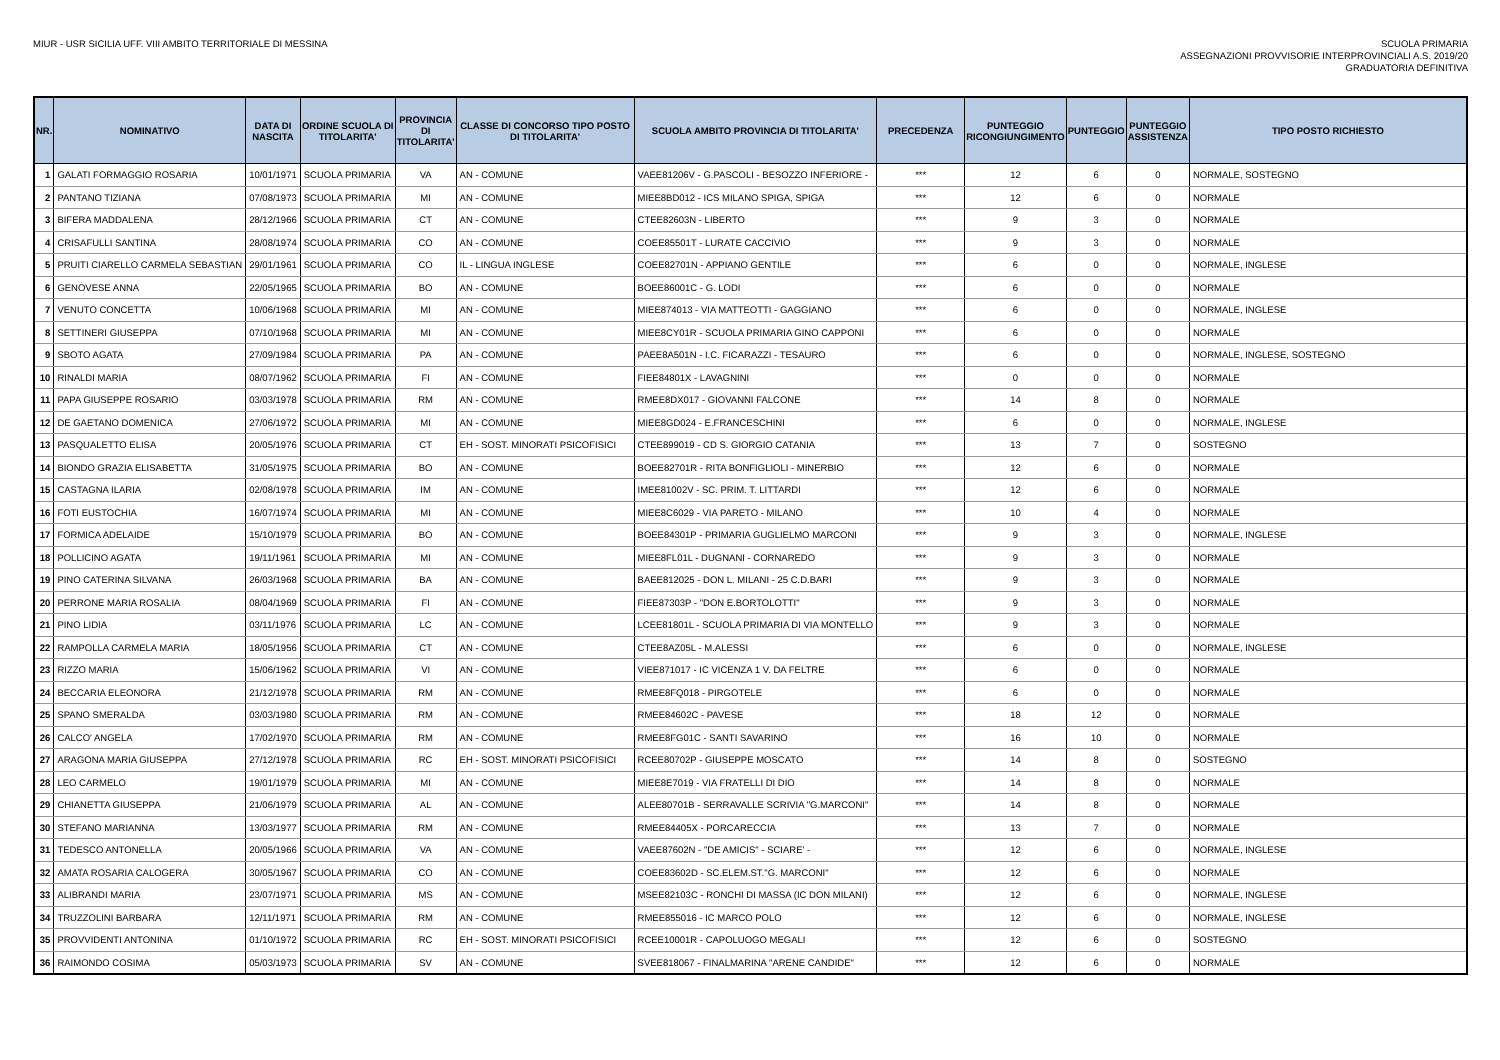MIUR - USR SICILIA UFF. VIII AMBITO TERRITORIALE DI MESSINA
SCUOLA PRIMARIA
ASSEGNAZIONI PROVVISORIE INTERPROVINCIALI A.S. 2019/20
GRADUATORIA DEFINITIVA
| NR. | NOMINATIVO | DATA DI NASCITA | ORDINE SCUOLA DI TITOLARITA' | PROVINCIA DI TITOLARITA' | CLASSE DI CONCORSO TIPO POSTO DI TITOLARITA' | SCUOLA AMBITO PROVINCIA DI TITOLARITA' | PRECEDENZA | PUNTEGGIO RICONGIUNGIMENTO | PUNTEGGIO | PUNTEGGIO ASSISTENZA | TIPO POSTO RICHIESTO |
| --- | --- | --- | --- | --- | --- | --- | --- | --- | --- | --- | --- |
| 1 | GALATI FORMAGGIO ROSARIA | 10/01/1971 | SCUOLA PRIMARIA | VA | AN - COMUNE | VAEE81206V - G.PASCOLI - BESOZZO INFERIORE - | *** | 12 | 6 | 0 | NORMALE, SOSTEGNO |
| 2 | PANTANO TIZIANA | 07/08/1973 | SCUOLA PRIMARIA | MI | AN - COMUNE | MIEE8BD012 - ICS MILANO SPIGA, SPIGA | *** | 12 | 6 | 0 | NORMALE |
| 3 | BIFERA MADDALENA | 28/12/1966 | SCUOLA PRIMARIA | CT | AN - COMUNE | CTEE82603N - LIBERTO | *** | 9 | 3 | 0 | NORMALE |
| 4 | CRISAFULLI SANTINA | 28/08/1974 | SCUOLA PRIMARIA | CO | AN - COMUNE | COEE85501T - LURATE CACCIVIO | *** | 9 | 3 | 0 | NORMALE |
| 5 | PRUITI CIARELLO CARMELA SEBASTIAN | 29/01/1961 | SCUOLA PRIMARIA | CO | IL - LINGUA INGLESE | COEE82701N - APPIANO GENTILE | *** | 6 | 0 | 0 | NORMALE, INGLESE |
| 6 | GENOVESE ANNA | 22/05/1965 | SCUOLA PRIMARIA | BO | AN - COMUNE | BOEE86001C - G. LODI | *** | 6 | 0 | 0 | NORMALE |
| 7 | VENUTO CONCETTA | 10/06/1968 | SCUOLA PRIMARIA | MI | AN - COMUNE | MIEE874013 - VIA MATTEOTTI - GAGGIANO | *** | 6 | 0 | 0 | NORMALE, INGLESE |
| 8 | SETTINERI GIUSEPPA | 07/10/1968 | SCUOLA PRIMARIA | MI | AN - COMUNE | MIEE8CY01R - SCUOLA PRIMARIA GINO CAPPONI | *** | 6 | 0 | 0 | NORMALE |
| 9 | SBOTO AGATA | 27/09/1984 | SCUOLA PRIMARIA | PA | AN - COMUNE | PAEE8A501N - I.C. FICARAZZI - TESAURO | *** | 6 | 0 | 0 | NORMALE, INGLESE, SOSTEGNO |
| 10 | RINALDI MARIA | 08/07/1962 | SCUOLA PRIMARIA | FI | AN - COMUNE | FIEE84801X - LAVAGNINI | *** | 0 | 0 | 0 | NORMALE |
| 11 | PAPA GIUSEPPE ROSARIO | 03/03/1978 | SCUOLA PRIMARIA | RM | AN - COMUNE | RMEE8DX017 - GIOVANNI FALCONE | *** | 14 | 8 | 0 | NORMALE |
| 12 | DE GAETANO DOMENICA | 27/06/1972 | SCUOLA PRIMARIA | MI | AN - COMUNE | MIEE8GD024 - E.FRANCESCHINI | *** | 6 | 0 | 0 | NORMALE, INGLESE |
| 13 | PASQUALETTO ELISA | 20/05/1976 | SCUOLA PRIMARIA | CT | EH - SOST. MINORATI PSICOFISICI | CTEE899019 - CD S. GIORGIO CATANIA | *** | 13 | 7 | 0 | SOSTEGNO |
| 14 | BIONDO GRAZIA ELISABETTA | 31/05/1975 | SCUOLA PRIMARIA | BO | AN - COMUNE | BOEE82701R - RITA BONFIGLIOLI - MINERBIO | *** | 12 | 6 | 0 | NORMALE |
| 15 | CASTAGNA ILARIA | 02/08/1978 | SCUOLA PRIMARIA | IM | AN - COMUNE | IMEE81002V - SC. PRIM. T. LITTARDI | *** | 12 | 6 | 0 | NORMALE |
| 16 | FOTI EUSTOCHIA | 16/07/1974 | SCUOLA PRIMARIA | MI | AN - COMUNE | MIEE8C6029 - VIA PARETO - MILANO | *** | 10 | 4 | 0 | NORMALE |
| 17 | FORMICA ADELAIDE | 15/10/1979 | SCUOLA PRIMARIA | BO | AN - COMUNE | BOEE84301P - PRIMARIA GUGLIELMO MARCONI | *** | 9 | 3 | 0 | NORMALE, INGLESE |
| 18 | POLLICINO AGATA | 19/11/1961 | SCUOLA PRIMARIA | MI | AN - COMUNE | MIEE8FL01L - DUGNANI - CORNAREDO | *** | 9 | 3 | 0 | NORMALE |
| 19 | PINO CATERINA SILVANA | 26/03/1968 | SCUOLA PRIMARIA | BA | AN - COMUNE | BAEE812025 - DON L. MILANI - 25 C.D.BARI | *** | 9 | 3 | 0 | NORMALE |
| 20 | PERRONE MARIA ROSALIA | 08/04/1969 | SCUOLA PRIMARIA | FI | AN - COMUNE | FIEE87303P - "DON E.BORTOLOTTI" | *** | 9 | 3 | 0 | NORMALE |
| 21 | PINO LIDIA | 03/11/1976 | SCUOLA PRIMARIA | LC | AN - COMUNE | LCEE81801L - SCUOLA PRIMARIA DI VIA MONTELLO | *** | 9 | 3 | 0 | NORMALE |
| 22 | RAMPOLLA CARMELA MARIA | 18/05/1956 | SCUOLA PRIMARIA | CT | AN - COMUNE | CTEE8AZ05L - M.ALESSI | *** | 6 | 0 | 0 | NORMALE, INGLESE |
| 23 | RIZZO MARIA | 15/06/1962 | SCUOLA PRIMARIA | VI | AN - COMUNE | VIEE871017 - IC VICENZA 1 V. DA FELTRE | *** | 6 | 0 | 0 | NORMALE |
| 24 | BECCARIA ELEONORA | 21/12/1978 | SCUOLA PRIMARIA | RM | AN - COMUNE | RMEE8FQ018 - PIRGOTELE | *** | 6 | 0 | 0 | NORMALE |
| 25 | SPANO SMERALDA | 03/03/1980 | SCUOLA PRIMARIA | RM | AN - COMUNE | RMEE84602C - PAVESE | *** | 18 | 12 | 0 | NORMALE |
| 26 | CALCO' ANGELA | 17/02/1970 | SCUOLA PRIMARIA | RM | AN - COMUNE | RMEE8FG01C - SANTI SAVARINO | *** | 16 | 10 | 0 | NORMALE |
| 27 | ARAGONA MARIA GIUSEPPA | 27/12/1978 | SCUOLA PRIMARIA | RC | EH - SOST. MINORATI PSICOFISICI | RCEE80702P - GIUSEPPE MOSCATO | *** | 14 | 8 | 0 | SOSTEGNO |
| 28 | LEO CARMELO | 19/01/1979 | SCUOLA PRIMARIA | MI | AN - COMUNE | MIEE8E7019 - VIA FRATELLI DI DIO | *** | 14 | 8 | 0 | NORMALE |
| 29 | CHIANETTA GIUSEPPA | 21/06/1979 | SCUOLA PRIMARIA | AL | AN - COMUNE | ALEE80701B - SERRAVALLE SCRIVIA "G.MARCONI" | *** | 14 | 8 | 0 | NORMALE |
| 30 | STEFANO MARIANNA | 13/03/1977 | SCUOLA PRIMARIA | RM | AN - COMUNE | RMEE84405X - PORCARECCIA | *** | 13 | 7 | 0 | NORMALE |
| 31 | TEDESCO ANTONELLA | 20/05/1966 | SCUOLA PRIMARIA | VA | AN - COMUNE | VAEE87602N - "DE AMICIS" - SCIARE' - | *** | 12 | 6 | 0 | NORMALE, INGLESE |
| 32 | AMATA ROSARIA CALOGERA | 30/05/1967 | SCUOLA PRIMARIA | CO | AN - COMUNE | COEE83602D - SC.ELEM.ST."G. MARCONI" | *** | 12 | 6 | 0 | NORMALE |
| 33 | ALIBRANDI MARIA | 23/07/1971 | SCUOLA PRIMARIA | MS | AN - COMUNE | MSEE82103C - RONCHI DI MASSA (IC DON MILANI) | *** | 12 | 6 | 0 | NORMALE, INGLESE |
| 34 | TRUZZOLINI BARBARA | 12/11/1971 | SCUOLA PRIMARIA | RM | AN - COMUNE | RMEE855016 - IC MARCO POLO | *** | 12 | 6 | 0 | NORMALE, INGLESE |
| 35 | PROVVIDENTI ANTONINA | 01/10/1972 | SCUOLA PRIMARIA | RC | EH - SOST. MINORATI PSICOFISICI | RCEE10001R - CAPOLUOGO MEGALI | *** | 12 | 6 | 0 | SOSTEGNO |
| 36 | RAIMONDO COSIMA | 05/03/1973 | SCUOLA PRIMARIA | SV | AN - COMUNE | SVEE818067 - FINALMARINA "ARENE CANDIDE" | *** | 12 | 6 | 0 | NORMALE |